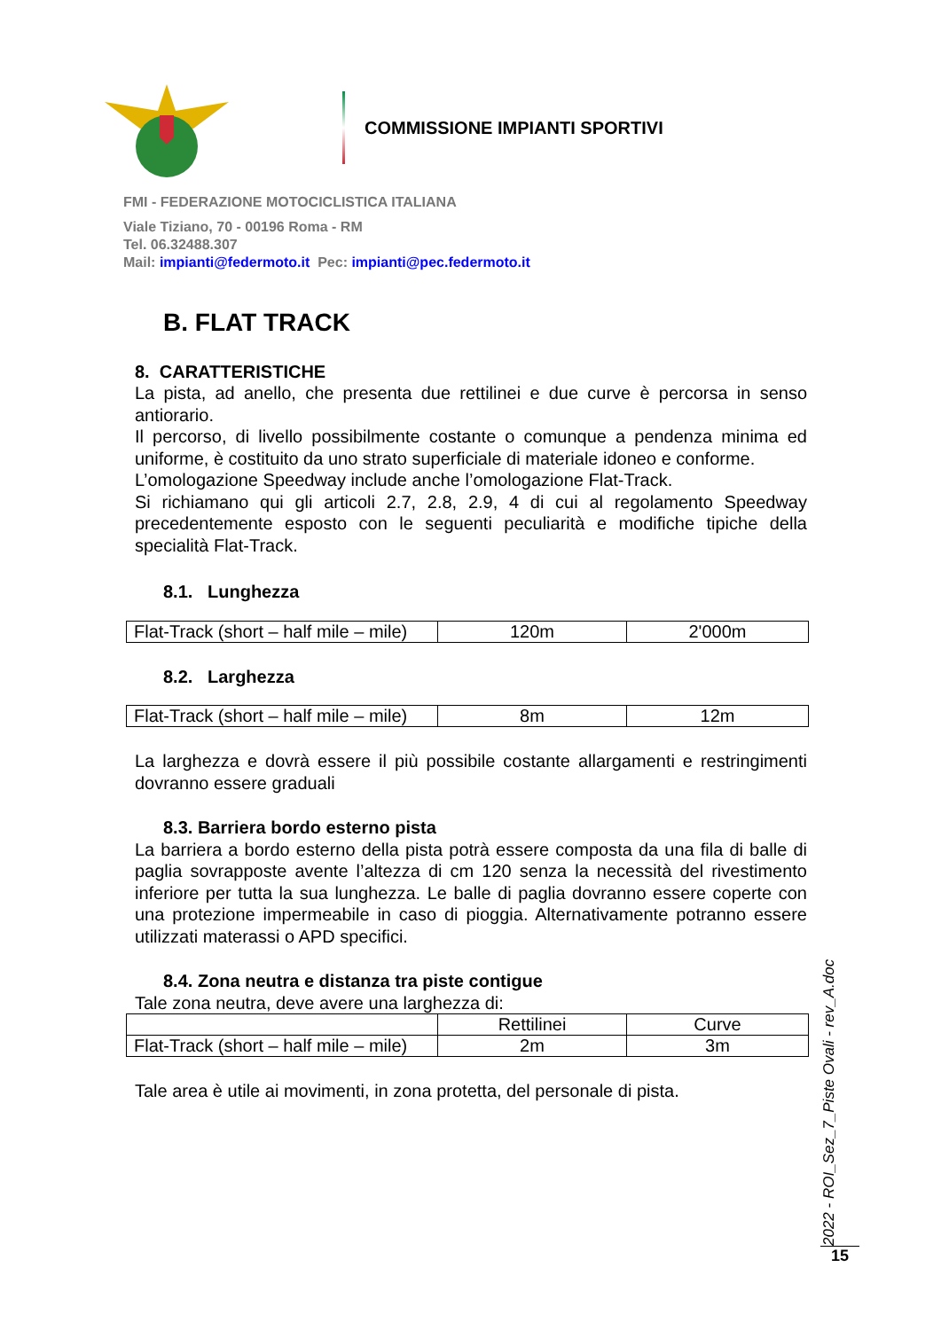COMMISSIONE IMPIANTI SPORTIVI
FMI - FEDERAZIONE MOTOCICLISTICA ITALIANA
Viale Tiziano, 70 - 00196 Roma - RM
Tel. 06.32488.307
Mail: impianti@federmoto.it Pec: impianti@pec.federmoto.it
B. FLAT TRACK
8. CARATTERISTICHE
La pista, ad anello, che presenta due rettilinei e due curve è percorsa in senso antiorario.
Il percorso, di livello possibilmente costante o comunque a pendenza minima ed uniforme, è costituito da uno strato superficiale di materiale idoneo e conforme.
L’omologazione Speedway include anche l’omologazione Flat-Track.
Si richiamano qui gli articoli 2.7, 2.8, 2.9, 4 di cui al regolamento Speedway precedentemente esposto con le seguenti peculiarità e modifiche tipiche della specialità Flat-Track.
8.1. Lunghezza
| Flat-Track (short – half mile – mile) | 120m | 2'000m |
8.2. Larghezza
| Flat-Track (short – half mile – mile) | 8m | 12m |
La larghezza e dovrà essere il più possibile costante allargamenti e restringimenti dovranno essere graduali
8.3. Barriera bordo esterno pista
La barriera a bordo esterno della pista potrà essere composta da una fila di balle di paglia sovrapposte avente l’altezza di cm 120 senza la necessità del rivestimento inferiore per tutta la sua lunghezza. Le balle di paglia dovranno essere coperte con una protezione impermeabile in caso di pioggia. Alternativamente potranno essere utilizzati materassi o APD specifici.
8.4. Zona neutra e distanza tra piste contigue
Tale zona neutra, deve avere una larghezza di:
| | Rettilinei | Curve |
| Flat-Track (short – half mile – mile) | 2m | 3m |
Tale area è utile ai movimenti, in zona protetta, del personale di pista.
2022 - ROI_Sez_7_Piste Ovali - rev_A.doc
15